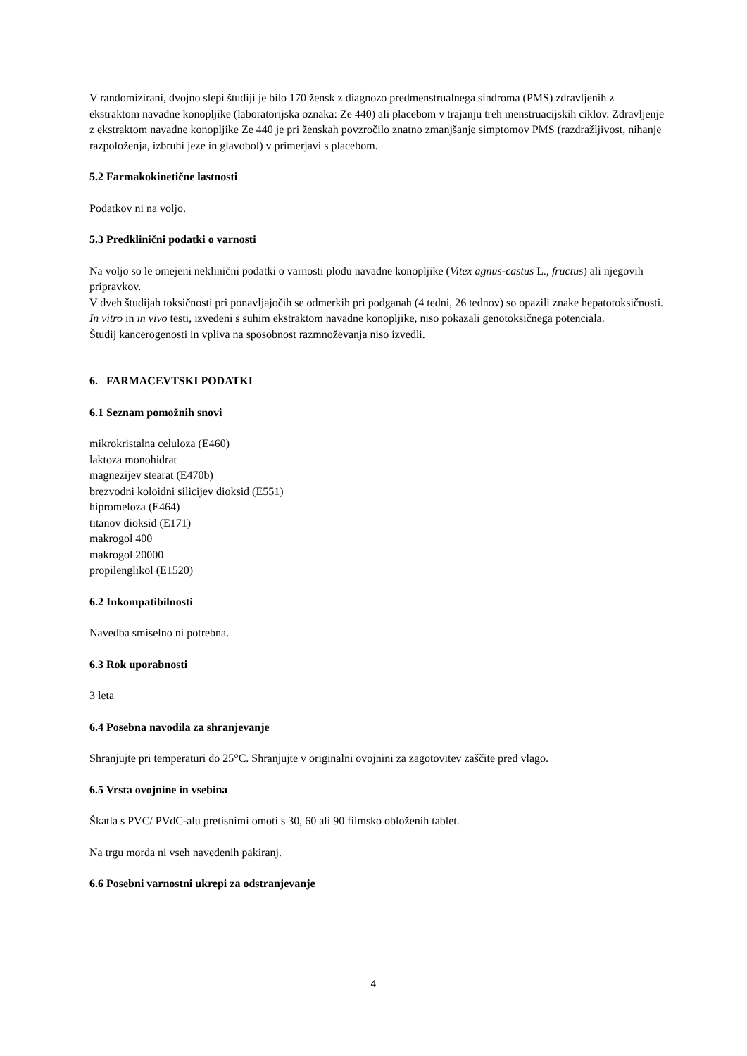V randomizirani, dvojno slepi študiji je bilo 170 žensk z diagnozo predmenstrualnega sindroma (PMS) zdravljenih z ekstraktom navadne konopljike (laboratorijska oznaka: Ze 440) ali placebom v trajanju treh menstruacijskih ciklov. Zdravljenje z ekstraktom navadne konopljike Ze 440 je pri ženskah povzročilo znatno zmanjšanje simptomov PMS (razdražljivost, nihanje razpoloženja, izbruhi jeze in glavobol) v primerjavi s placebom.
5.2 Farmakokinetične lastnosti
Podatkov ni na voljo.
5.3 Predklinični podatki o varnosti
Na voljo so le omejeni neklinični podatki o varnosti plodu navadne konopljike (Vitex agnus-castus L., fructus) ali njegovih pripravkov.
V dveh študijah toksičnosti pri ponavljajočih se odmerkih pri podganah (4 tedni, 26 tednov) so opazili znake hepatotoksičnosti.
In vitro in in vivo testi, izvedeni s suhim ekstraktom navadne konopljike, niso pokazali genotoksičnega potenciala.
Študij kancerogenosti in vpliva na sposobnost razmnoževanja niso izvedli.
6. FARMACEVTSKI PODATKI
6.1 Seznam pomožnih snovi
mikrokristalna celuloza (E460)
laktoza monohidrat
magnezijev stearat (E470b)
brezvodni koloidni silicijev dioksid (E551)
hipromeloza (E464)
titanov dioksid (E171)
makrogol 400
makrogol 20000
propilenglikol (E1520)
6.2 Inkompatibilnosti
Navedba smiselno ni potrebna.
6.3 Rok uporabnosti
3 leta
6.4 Posebna navodila za shranjevanje
Shranjujte pri temperaturi do 25°C. Shranjujte v originalni ovojnini za zagotovitev zaščite pred vlago.
6.5 Vrsta ovojnine in vsebina
Škatla s PVC/ PVdC-alu pretisnimi omoti s 30, 60 ali 90 filmsko obloženih tablet.
Na trgu morda ni vseh navedenih pakiranj.
6.6 Posebni varnostni ukrepi za odstranjevanje
4